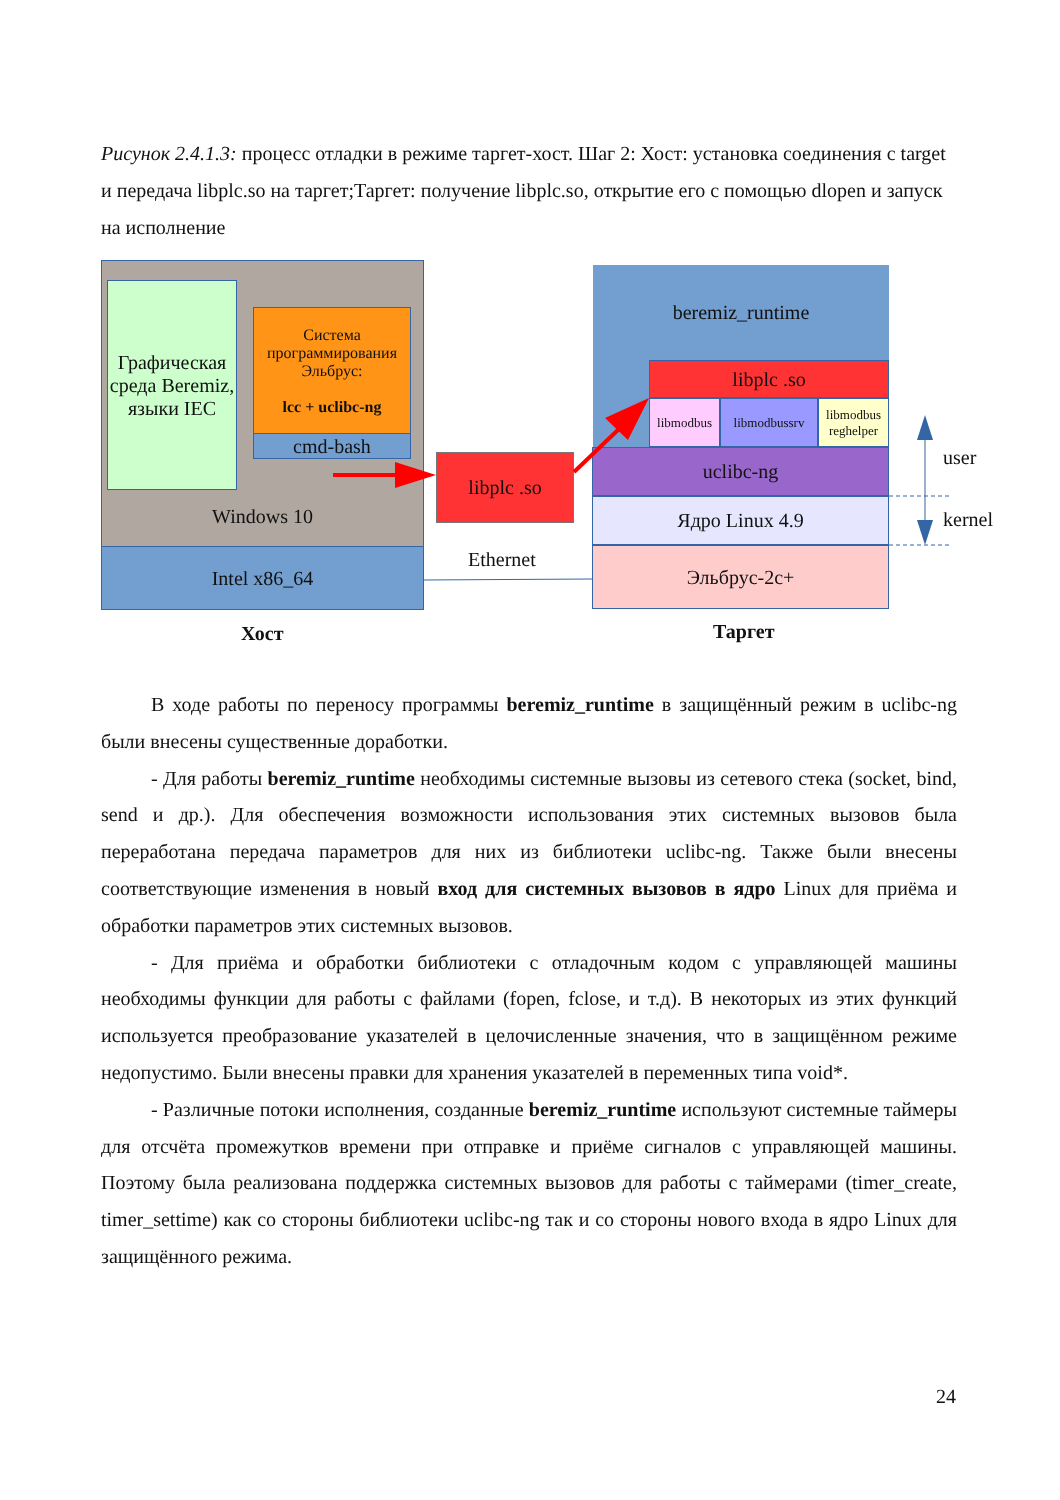Рисунок 2.4.1.3: процесс отладки в режиме таргет-хост. Шаг 2: Хост: установка соединения с target и передача libplc.so на таргет;Таргет: получение libplc.so, открытие его с помощью dlopen и запуск на исполнение
Windows 10
Графическая среда Beremiz, языки IEC
Система программирования Эльбрус:
lcc + uclibc-ng
cmd-bash
Intel x86_64
libplc .so
beremiz_runtime
libplc .so
libmodbus libmodbussrv
libmodbus reghelper
uclibc-ng
Ядро Linux 4.9
Эльбрус-2с+
Ethernet
user
kernel
Хост Таргет
В ходе работы по переносу программы beremiz_runtime в защищённый режим в uclibc-ng были внесены существенные доработки.
- Для работы beremiz_runtime необходимы системные вызовы из сетевого стека (socket, bind, send и др.). Для обеспечения возможности использования этих системных вызовов была переработана передача параметров для них из библиотеки uclibc-ng. Также были внесены соответствующие изменения в новый вход для системных вызовов в ядро Linux для приёма и обработки параметров этих системных вызовов.
- Для приёма и обработки библиотеки с отладочным кодом с управляющей машины необходимы функции для работы с файлами (fopen, fclose, и т.д). В некоторых из этих функций используется преобразование указателей в целочисленные значения, что в защищённом режиме недопустимо. Были внесены правки для хранения указателей в переменных типа void*.
- Различные потоки исполнения, созданные beremiz_runtime используют системные таймеры для отсчёта промежутков времени при отправке и приёме сигналов с управляющей машины. Поэтому была реализована поддержка системных вызовов для работы с таймерами (timer_create, timer_settime) как со стороны библиотеки uclibc-ng так и со стороны нового входа в ядро Linux для защищённого режима.
24